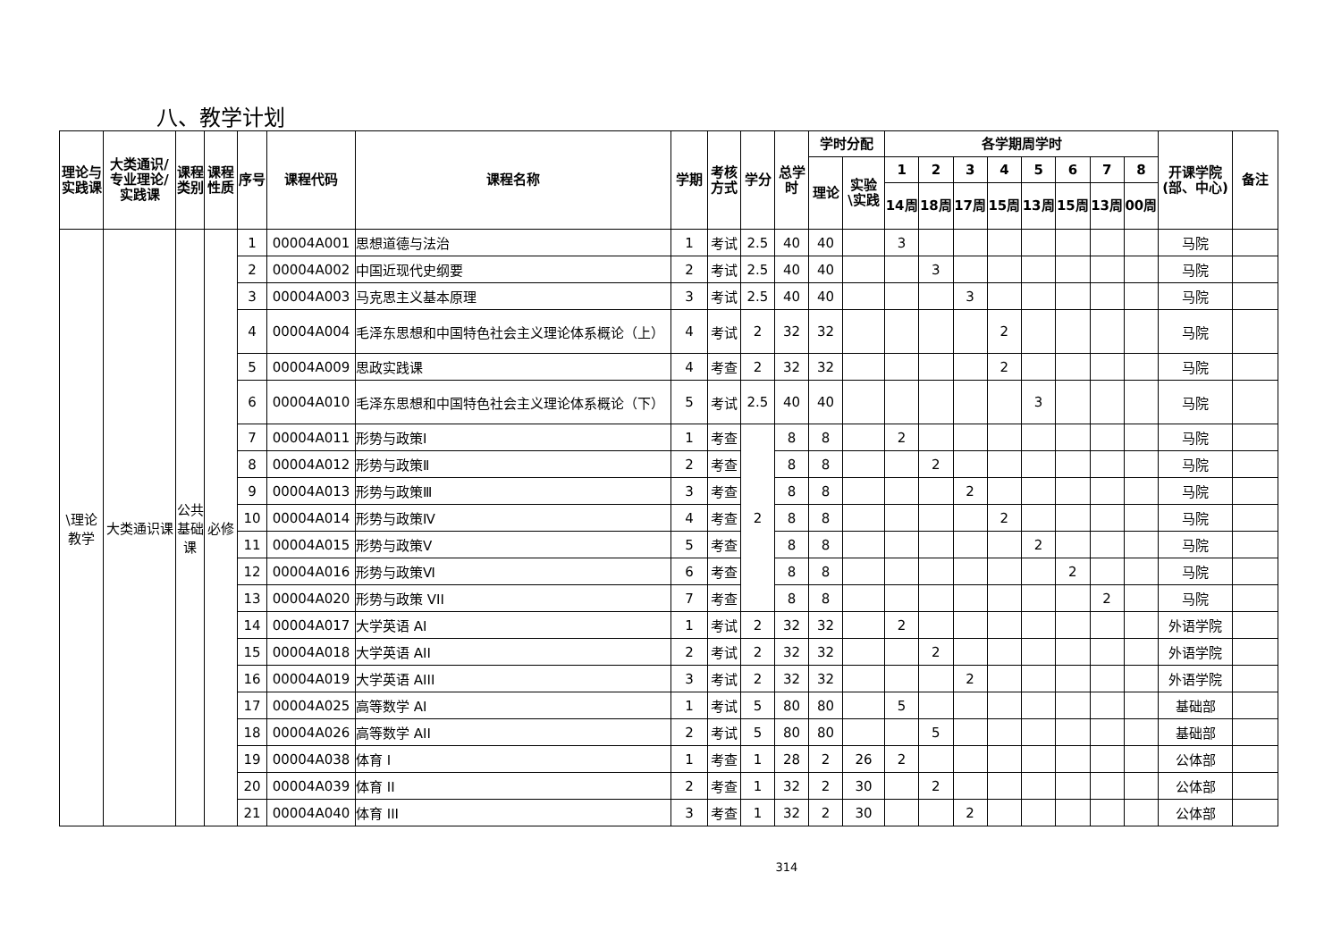八、教学计划
| 理论与实践课 | 大类通识/专业理论/实践课 | 课程类别 | 课程性质 | 序号 | 课程代码 | 课程名称 | 学期 | 考核方式 | 学分 | 总学时 | 学时分配 | | 各学期周学时 | | | | | | | | 开课学院(部、中心) | 备注 |
| --- | --- | --- | --- | --- | --- | --- | --- | --- | --- | --- | --- | --- | --- | --- | --- | --- | --- | --- | --- | --- | --- | --- |
| | | | | | | | | | | | 理论 | 实验\实践 | 1 | 2 | 3 | 4 | 5 | 6 | 7 | 8 | | |
| | | | | | | | | | | | | | 14周 | 18周 | 17周 | 15周 | 13周 | 15周 | 13周 | 00周 | | |
| \理论教学 | 大类通识课 | 公共基础课 | 必修 | 1 | 00004A001 | 思想道德与法治 | 1 | 考试 | 2.5 | 40 | 40 | | 3 | | | | | | | | 马院 | |
| | | | | 2 | 00004A002 | 中国近现代史纲要 | 2 | 考试 | 2.5 | 40 | 40 | | | 3 | | | | | | | 马院 | |
| | | | | 3 | 00004A003 | 马克思主义基本原理 | 3 | 考试 | 2.5 | 40 | 40 | | | | 3 | | | | | | 马院 | |
| | | | | 4 | 00004A004 | 毛泽东思想和中国特色社会主义理论体系概论（上） | 4 | 考试 | 2 | 32 | 32 | | | | | 2 | | | | | 马院 | |
| | | | | 5 | 00004A009 | 思政实践课 | 4 | 考查 | 2 | 32 | 32 | | | | | 2 | | | | | 马院 | |
| | | | | 6 | 00004A010 | 毛泽东思想和中国特色社会主义理论体系概论（下） | 5 | 考试 | 2.5 | 40 | 40 | | | | | | 3 | | | | 马院 | |
| | | | | 7 | 00004A011 | 形势与政策Ⅰ | 1 | 考查 | 2 | 8 | 8 | | 2 | | | | | | | | 马院 | |
| | | | | 8 | 00004A012 | 形势与政策Ⅱ | 2 | 考查 | | 8 | 8 | | | 2 | | | | | | | 马院 | |
| | | | | 9 | 00004A013 | 形势与政策Ⅲ | 3 | 考查 | | 8 | 8 | | | | 2 | | | | | | 马院 | |
| | | | | 10 | 00004A014 | 形势与政策Ⅳ | 4 | 考查 | | 8 | 8 | | | | | 2 | | | | | 马院 | |
| | | | | 11 | 00004A015 | 形势与政策Ⅴ | 5 | 考查 | | 8 | 8 | | | | | | 2 | | | | 马院 | |
| | | | | 12 | 00004A016 | 形势与政策Ⅵ | 6 | 考查 | | 8 | 8 | | | | | | | 2 | | | 马院 | |
| | | | | 13 | 00004A020 | 形势与政策 VII | 7 | 考查 | | 8 | 8 | | | | | | | | 2 | | 马院 | |
| | | | | 14 | 00004A017 | 大学英语 AI | 1 | 考试 | 2 | 32 | 32 | | 2 | | | | | | | | 外语学院 | |
| | | | | 15 | 00004A018 | 大学英语 AII | 2 | 考试 | 2 | 32 | 32 | | | 2 | | | | | | | 外语学院 | |
| | | | | 16 | 00004A019 | 大学英语 AIII | 3 | 考试 | 2 | 32 | 32 | | | | 2 | | | | | | 外语学院 | |
| | | | | 17 | 00004A025 | 高等数学 AI | 1 | 考试 | 5 | 80 | 80 | | 5 | | | | | | | | 基础部 | |
| | | | | 18 | 00004A026 | 高等数学 AII | 2 | 考试 | 5 | 80 | 80 | | | 5 | | | | | | | 基础部 | |
| | | | | 19 | 00004A038 | 体育 I | 1 | 考查 | 1 | 28 | 2 | 26 | 2 | | | | | | | | 公体部 | |
| | | | | 20 | 00004A039 | 体育 II | 2 | 考查 | 1 | 32 | 2 | 30 | | 2 | | | | | | | 公体部 | |
| | | | | 21 | 00004A040 | 体育 III | 3 | 考查 | 1 | 32 | 2 | 30 | | | 2 | | | | | | 公体部 | |
314